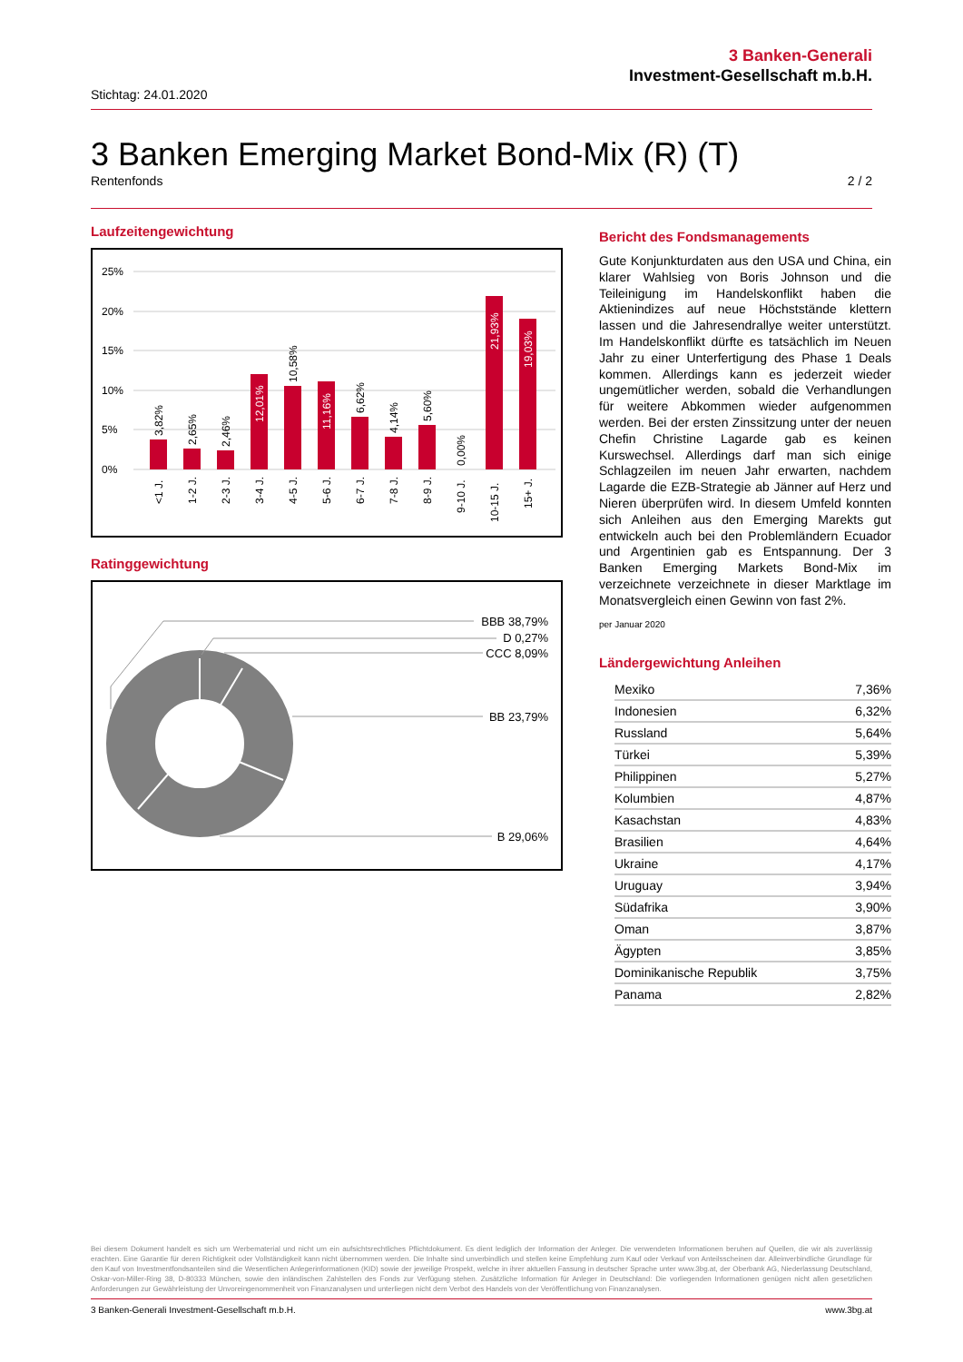3 Banken-Generali
Investment-Gesellschaft m.b.H.
Stichtag: 24.01.2020
3 Banken Emerging Market Bond-Mix (R) (T)
Rentenfonds 2 / 2
Laufzeitengewichtung
25%
20%
15%
10%
5%
0%
3,82%
2,65%
2,46%
12,01%
10,58%
11,16%
6,62%
4,14%
5,60%
0,00%
21,93%
19,03%
<1 J.
1-2 J.
2-3 J.
3-4 J.
4-5 J.
5-6 J.
6-7 J.
7-8 J.
8-9 J.
9-10 J.
10-15 J.
15+ J.
Ratinggewichtung
BBB 38,79%
D 0,27%
CCC 8,09%
BB 23,79%
B 29,06%
Bericht des Fondsmanagements
Gute Konjunkturdaten aus den USA und China, ein klarer Wahlsieg von Boris Johnson und die Teileinigung im Handelskonflikt haben die Aktienindizes auf neue Höchststände klettern lassen und die Jahresendrallye weiter unterstützt. Im Handelskonflikt dürfte es tatsächlich im Neuen Jahr zu einer Unterfertigung des Phase 1 Deals kommen. Allerdings kann es jederzeit wieder ungemütlicher werden, sobald die Verhandlungen für weitere Abkommen wieder aufgenommen werden. Bei der ersten Zinssitzung unter der neuen Chefin Christine Lagarde gab es keinen Kurswechsel. Allerdings darf man sich einige Schlagzeilen im neuen Jahr erwarten, nachdem Lagarde die EZB-Strategie ab Jänner auf Herz und Nieren überprüfen wird. In diesem Umfeld konnten sich Anleihen aus den Emerging Marekts gut entwickeln auch bei den Problemländern Ecuador und Argentinien gab es Entspannung. Der 3 Banken Emerging Markets Bond-Mix im verzeichnete verzeichnete in dieser Marktlage im Monatsvergleich einen Gewinn von fast 2%.
per Januar 2020
Ländergewichtung Anleihen
| Mexiko | 7,36% |
| Indonesien | 6,32% |
| Russland | 5,64% |
| Türkei | 5,39% |
| Philippinen | 5,27% |
| Kolumbien | 4,87% |
| Kasachstan | 4,83% |
| Brasilien | 4,64% |
| Ukraine | 4,17% |
| Uruguay | 3,94% |
| Südafrika | 3,90% |
| Oman | 3,87% |
| Ägypten | 3,85% |
| Dominikanische Republik | 3,75% |
| Panama | 2,82% |
Bei diesem Dokument handelt es sich um Werbematerial und nicht um ein aufsichtsrechtliches Pflichtdokument. Es dient lediglich der Information der Anleger. Die verwendeten Informationen beruhen auf Quellen, die wir als zuverlässig erachten. Eine Garantie für deren Richtigkeit oder Vollständigkeit kann nicht übernommen werden. Die Inhalte sind unverbindlich und stellen keine Empfehlung zum Kauf oder Verkauf von Anteilsscheinen dar. Alleinverbindliche Grundlage für den Kauf von Investmentfondsanteilen sind die Wesentlichen Anlegerinformationen (KID) sowie der jeweilige Prospekt, welche in ihrer aktuellen Fassung in deutscher Sprache unter www.3bg.at, der Oberbank AG, Niederlassung Deutschland, Oskar-von-Miller-Ring 38, D-80333 München, sowie den inländischen Zahlstellen des Fonds zur Verfügung stehen. Zusätzliche Information für Anleger in Deutschland: Die vorliegenden Informationen genügen nicht allen gesetzlichen Anforderungen zur Gewährleistung der Unvoreingenommenheit von Finanzanalysen und unterliegen nicht dem Verbot des Handels von der Veröffentlichung von Finanzanalysen.
3 Banken-Generali Investment-Gesellschaft m.b.H. www.3bg.at